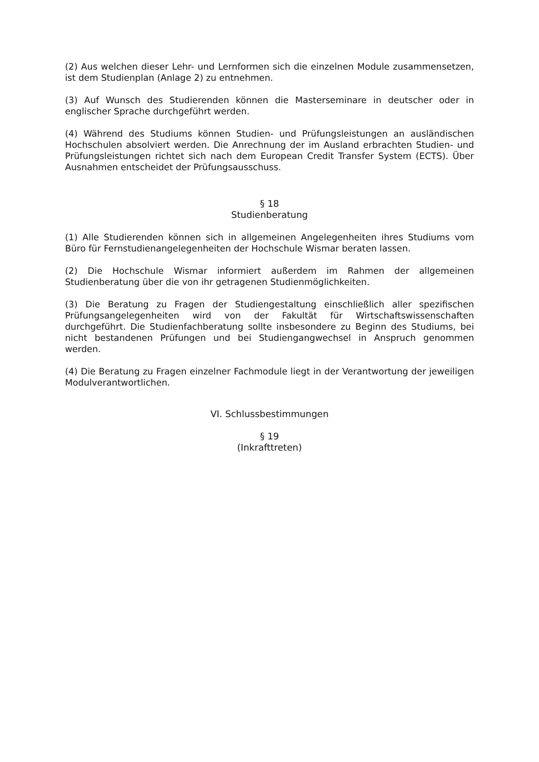(2) Aus welchen dieser Lehr- und Lernformen sich die einzelnen Module zusammensetzen, ist dem Studienplan (Anlage 2) zu entnehmen.
(3) Auf Wunsch des Studierenden können die Masterseminare in deutscher oder in englischer Sprache durchgeführt werden.
(4) Während des Studiums können Studien- und Prüfungsleistungen an ausländischen Hochschulen absolviert werden. Die Anrechnung der im Ausland erbrachten Studien- und Prüfungsleistungen richtet sich nach dem European Credit Transfer System (ECTS). Über Ausnahmen entscheidet der Prüfungsausschuss.
§ 18
Studienberatung
(1) Alle Studierenden können sich in allgemeinen Angelegenheiten ihres Studiums vom Büro für Fernstudienangelegenheiten der Hochschule Wismar beraten lassen.
(2) Die Hochschule Wismar informiert außerdem im Rahmen der allgemeinen Studienberatung über die von ihr getragenen Studienmöglichkeiten.
(3) Die Beratung zu Fragen der Studiengestaltung einschließlich aller spezifischen Prüfungsangelegenheiten wird von der Fakultät für Wirtschaftswissenschaften durchgeführt. Die Studienfachberatung sollte insbesondere zu Beginn des Studiums, bei nicht bestandenen Prüfungen und bei Studiengangwechsel in Anspruch genommen werden.
(4) Die Beratung zu Fragen einzelner Fachmodule liegt in der Verantwortung der jeweiligen Modulverantwortlichen.
VI. Schlussbestimmungen
§ 19
(Inkrafttreten)